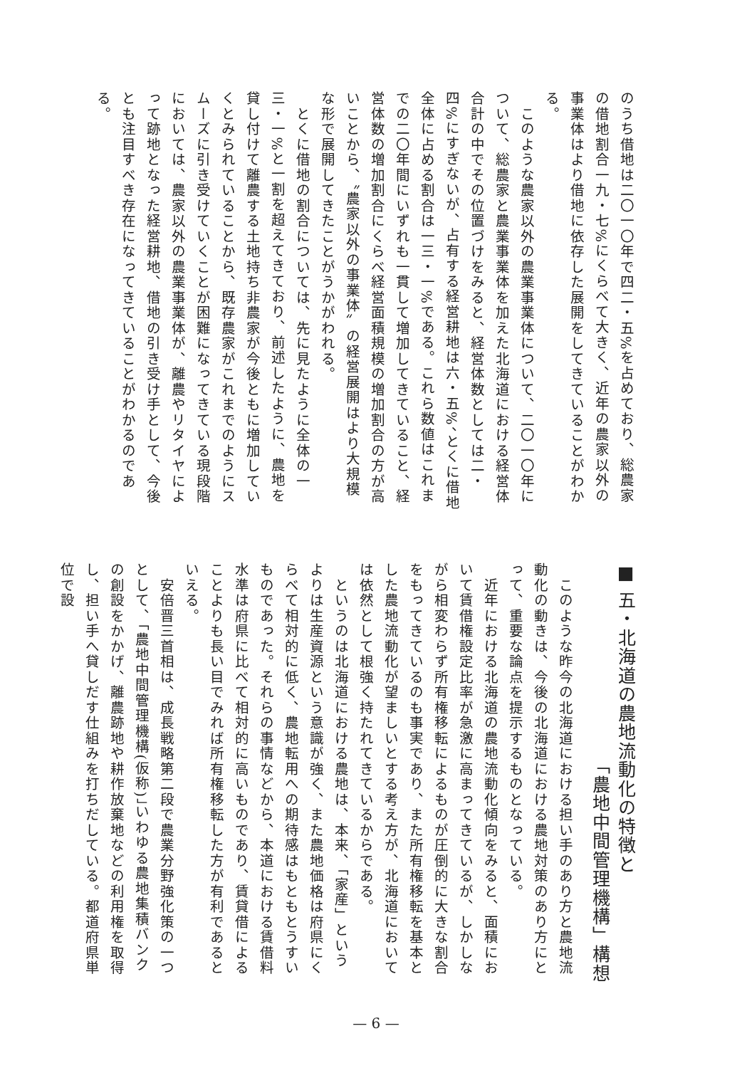のうち借地は二〇一〇年で四二・五%を占めており、総農家の借地割合一九・七%にくらべて大きく、近年の農家以外の事業体はより借地に依存した展開をしてきていることがわかる。
　このような農家以外の農業事業体について、二〇一〇年について、総農家と農業事業体を加えた北海道における経営体合計の中でその位置づけをみると、経営体数としては二・四%にすぎないが、占有する経営耕地は六・五%、とくに借地全体に占める割合は一三・一%である。これら数値はこれまでの二〇年間にいずれも一貫して増加してきていること、経営体数の増加割合にくらべ経営面積規模の増加割合の方が高いことから、〝農家以外の事業体〟の経営展開はより大規模な形で展開してきたことがうかがわれる。
　とくに借地の割合については、先に見たように全体の一三・一%と一割を超えてきており、前述したように、農地を貸し付けて離農する土地持ち非農家が今後ともに増加していくとみられていることから、既存農家がこれまでのようにスムーズに引き受けていくことが困難になってきている現段階においては、農家以外の農業事業体が、離農やリタイヤによって跡地となった経営耕地、借地の引き受け手として、今後とも注目すべき存在になってきていることがわかるのである。
■ 五・北海道の農地流動化の特徴と
「農地中間管理機構」構想
　このような昨今の北海道における担い手のあり方と農地流動化の動きは、今後の北海道における農地対策のあり方にとって、重要な論点を提示するものとなっている。
　近年における北海道の農地流動化傾向をみると、面積において賃借権設定比率が急激に高まってきているが、しかしながら相変わらず所有権移転によるものが圧倒的に大きな割合をもってきているのも事実であり、また所有権移転を基本とした農地流動化が望ましいとする考え方が、北海道においては依然として根強く持たれてきているからである。
　というのは北海道における農地は、本来、「家産」というよりは生産資源という意識が強く、また農地価格は府県にくらべて相対的に低く、農地転用への期待感はもともとうすいものであった。それらの事情などから、本道における賃借料水準は府県に比べて相対的に高いものであり、賃貸借によることよりも長い目でみれば所有権移転した方が有利であるといえる。
　安倍晋三首相は、成長戦略第二段で農業分野強化策の一つとして、「農地中間管理機構(仮称)」いわゆる農地集積バンクの創設をかかげ、離農跡地や耕作放棄地などの利用権を取得し、担い手へ貸しだす仕組みを打ちだしている。都道府県単位で設
— 6 —